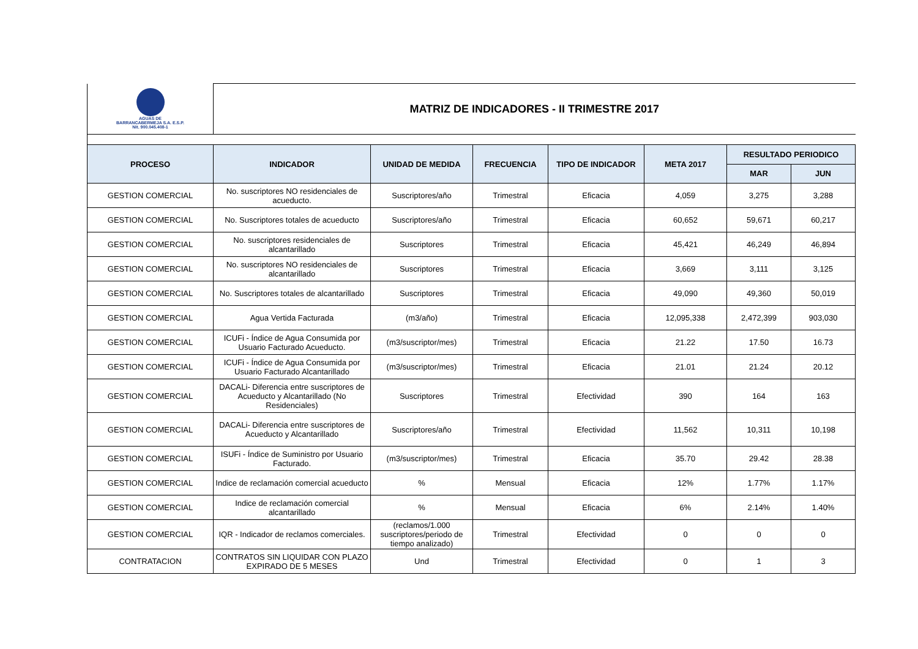| AGUAS DE BARRANCABERMEJA S.A. E.S.P. Nit. 900.045.408-1 | MATRIZ DE INDICADORES - II TRIMESTRE 2017 | | | | | | |
| PROCESO | INDICADOR | UNIDAD DE MEDIDA | FRECUENCIA | TIPO DE INDICADOR | META 2017 | RESULTADO PERIODICO | |
| | | | | | | MAR | JUN |
| GESTION COMERCIAL | No. suscriptores NO residenciales de acueducto. | Suscriptores/año | Trimestral | Eficacia | 4,059 | 3,275 | 3,288 |
| GESTION COMERCIAL | No. Suscriptores totales de acueducto | Suscriptores/año | Trimestral | Eficacia | 60,652 | 59,671 | 60,217 |
| GESTION COMERCIAL | No. suscriptores residenciales de alcantarillado | Suscriptores | Trimestral | Eficacia | 45,421 | 46,249 | 46,894 |
| GESTION COMERCIAL | No. suscriptores NO residenciales de alcantarillado | Suscriptores | Trimestral | Eficacia | 3,669 | 3,111 | 3,125 |
| GESTION COMERCIAL | No. Suscriptores totales de alcantarillado | Suscriptores | Trimestral | Eficacia | 49,090 | 49,360 | 50,019 |
| GESTION COMERCIAL | Agua Vertida Facturada | (m3/año) | Trimestral | Eficacia | 12,095,338 | 2,472,399 | 903,030 |
| GESTION COMERCIAL | ICUFi - Índice de Agua Consumida por Usuario Facturado Acueducto. | (m3/suscriptor/mes) | Trimestral | Eficacia | 21.22 | 17.50 | 16.73 |
| GESTION COMERCIAL | ICUFi - Índice de Agua Consumida por Usuario Facturado Alcantarillado | (m3/suscriptor/mes) | Trimestral | Eficacia | 21.01 | 21.24 | 20.12 |
| GESTION COMERCIAL | DACALi- Diferencia entre suscriptores de Acueducto y Alcantarillado (No Residenciales) | Suscriptores | Trimestral | Efectividad | 390 | 164 | 163 |
| GESTION COMERCIAL | DACALi- Diferencia entre suscriptores de Acueducto y Alcantarillado | Suscriptores/año | Trimestral | Efectividad | 11,562 | 10,311 | 10,198 |
| GESTION COMERCIAL | ISUFi - Índice de Suministro por Usuario Facturado. | (m3/suscriptor/mes) | Trimestral | Eficacia | 35.70 | 29.42 | 28.38 |
| GESTION COMERCIAL | Indice de reclamación comercial acueducto | % | Mensual | Eficacia | 12% | 1.77% | 1.17% |
| GESTION COMERCIAL | Indice de reclamación comercial alcantarillado | % | Mensual | Eficacia | 6% | 2.14% | 1.40% |
| GESTION COMERCIAL | IQR - Indicador de reclamos comerciales. | (reclamos/1.000 suscriptores/periodo de tiempo analizado) | Trimestral | Efectividad | 0 | 0 | 0 |
| CONTRATACION | CONTRATOS SIN LIQUIDAR CON PLAZO EXPIRADO DE 5 MESES | Und | Trimestral | Efectividad | 0 | 1 | 3 |